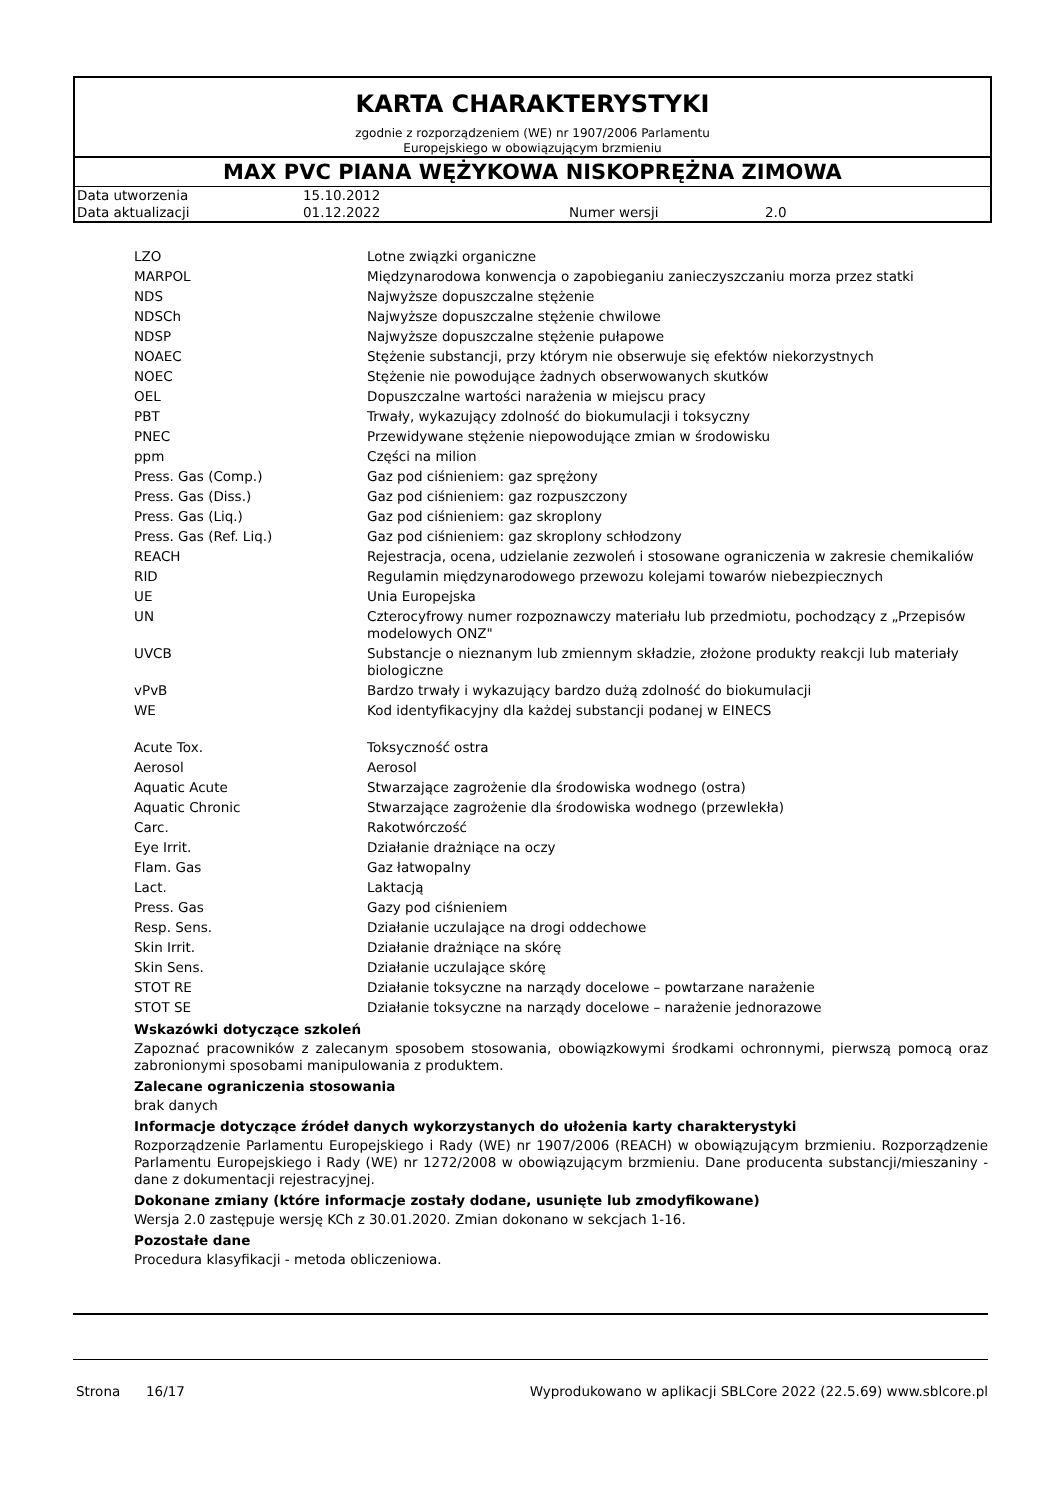KARTA CHARAKTERYSTYKI
zgodnie z rozporządzeniem (WE) nr 1907/2006 Parlamentu
Europejskiego w obowiązującym brzmieniu
MAX PVC PIANA WĘŻYKOWA NISKOPRĘŻNA ZIMOWA
| Data utworzenia | 15.10.2012 | | |
| Data aktualizacji | 01.12.2022 | Numer wersji | 2.0 |
| LZO | Lotne związki organiczne |
| MARPOL | Międzynarodowa konwencja o zapobieganiu zanieczyszczaniu morza przez statki |
| NDS | Najwyższe dopuszczalne stężenie |
| NDSCh | Najwyższe dopuszczalne stężenie chwilowe |
| NDSP | Najwyższe dopuszczalne stężenie pułapowe |
| NOAEC | Stężenie substancji, przy którym nie obserwuje się efektów niekorzystnych |
| NOEC | Stężenie nie powodujące żadnych obserwowanych skutków |
| OEL | Dopuszczalne wartości narażenia w miejscu pracy |
| PBT | Trwały, wykazujący zdolność do biokumulacji i toksyczny |
| PNEC | Przewidywane stężenie niepowodujące zmian w środowisku |
| ppm | Części na milion |
| Press. Gas (Comp.) | Gaz pod ciśnieniem: gaz sprężony |
| Press. Gas (Diss.) | Gaz pod ciśnieniem: gaz rozpuszczony |
| Press. Gas (Liq.) | Gaz pod ciśnieniem: gaz skroplony |
| Press. Gas (Ref. Liq.) | Gaz pod ciśnieniem: gaz skroplony schłodzony |
| REACH | Rejestracja, ocena, udzielanie zezwoleń i stosowane ograniczenia w zakresie chemikaliów |
| RID | Regulamin międzynarodowego przewozu kolejami towarów niebezpiecznych |
| UE | Unia Europejska |
| UN | Czterocyfrowy numer rozpoznawczy materiału lub przedmiotu, pochodzący z „Przepisów modelowych ONZ" |
| UVCB | Substancje o nieznanym lub zmiennym składzie, złożone produkty reakcji lub materiały biologiczne |
| vPvB | Bardzo trwały i wykazujący bardzo dużą zdolność do biokumulacji |
| WE | Kod identyfikacyjny dla każdej substancji podanej w EINECS |
| Acute Tox. | Toksyczność ostra |
| Aerosol | Aerosol |
| Aquatic Acute | Stwarzające zagrożenie dla środowiska wodnego (ostra) |
| Aquatic Chronic | Stwarzające zagrożenie dla środowiska wodnego (przewlekła) |
| Carc. | Rakotwórczość |
| Eye Irrit. | Działanie drażniące na oczy |
| Flam. Gas | Gaz łatwopalny |
| Lact. | Laktacją |
| Press. Gas | Gazy pod ciśnieniem |
| Resp. Sens. | Działanie uczulające na drogi oddechowe |
| Skin Irrit. | Działanie drażniące na skórę |
| Skin Sens. | Działanie uczulające skórę |
| STOT RE | Działanie toksyczne na narządy docelowe – powtarzane narażenie |
| STOT SE | Działanie toksyczne na narządy docelowe – narażenie jednorazowe |
Wskazówki dotyczące szkoleń
Zapoznać pracowników z zalecanym sposobem stosowania, obowiązkowymi środkami ochronnymi, pierwszą pomocą oraz zabronionymi sposobami manipulowania z produktem.
Zalecane ograniczenia stosowania
brak danych
Informacje dotyczące źródeł danych wykorzystanych do ułożenia karty charakterystyki
Rozporządzenie Parlamentu Europejskiego i Rady (WE) nr 1907/2006 (REACH) w obowiązującym brzmieniu. Rozporządzenie Parlamentu Europejskiego i Rady (WE) nr 1272/2008 w obowiązującym brzmieniu. Dane producenta substancji/mieszaniny - dane z dokumentacji rejestracyjnej.
Dokonane zmiany (które informacje zostały dodane, usunięte lub zmodyfikowane)
Wersja 2.0 zastępuje wersję KCh z 30.01.2020. Zmian dokonano w sekcjach 1-16.
Pozostałe dane
Procedura klasyfikacji - metoda obliczeniowa.
Strona 16/17 Wyprodukowano w aplikacji SBLCore 2022 (22.5.69) www.sblcore.pl